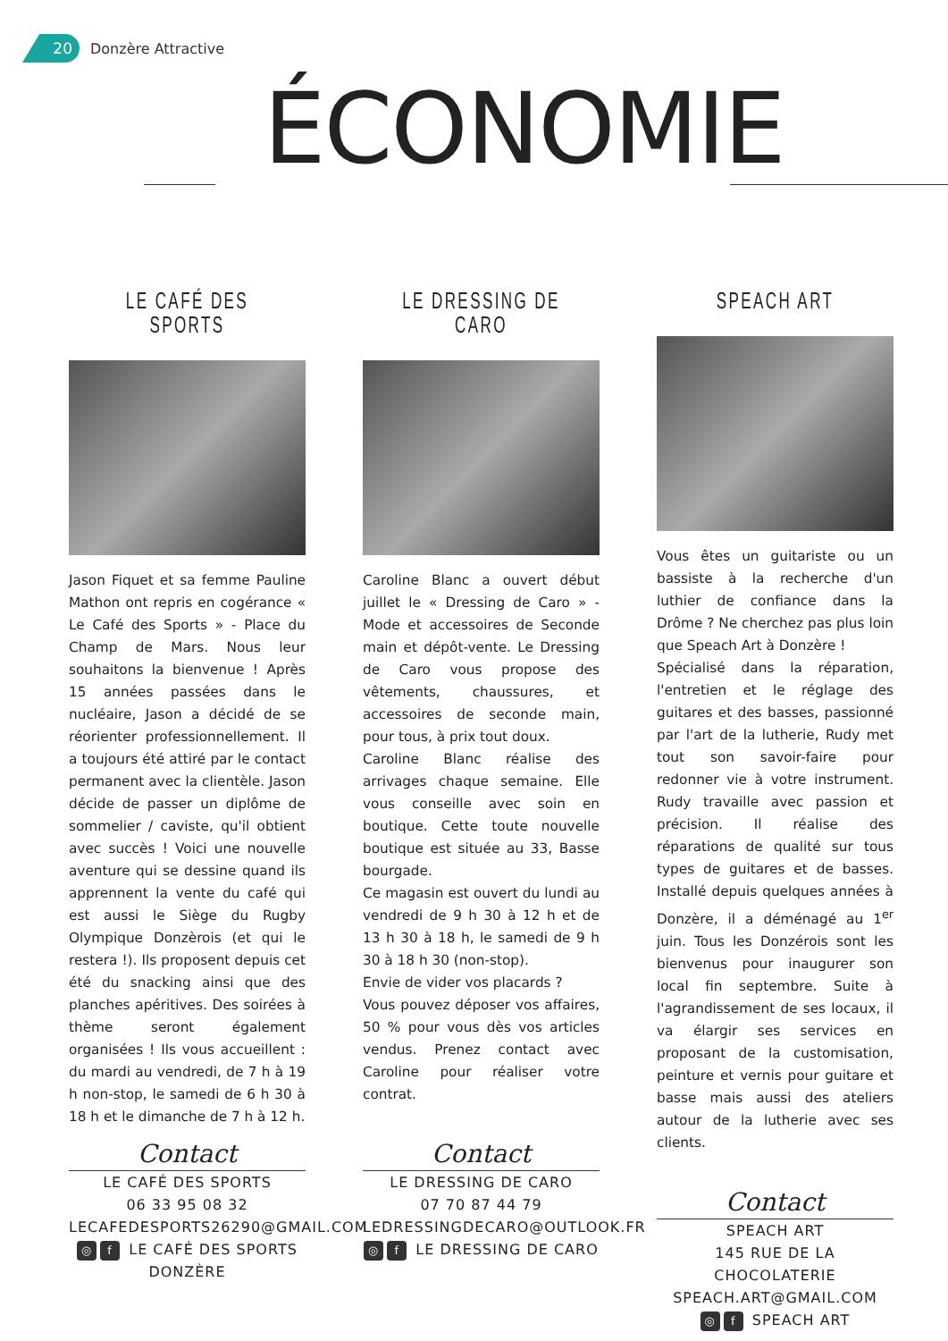20
Donzère Attractive
ÉCONOMIE
LE CAFÉ DES SPORTS
Jason Fiquet et sa femme Pauline Mathon ont repris en cogérance « Le Café des Sports » - Place du Champ de Mars. Nous leur souhaitons la bienvenue ! Après 15 années passées dans le nucléaire, Jason a décidé de se réorienter professionnellement. Il a toujours été attiré par le contact permanent avec la clientèle. Jason décide de passer un diplôme de sommelier / caviste, qu'il obtient avec succès ! Voici une nouvelle aventure qui se dessine quand ils apprennent la vente du café qui est aussi le Siège du Rugby Olympique Donzèrois (et qui le restera !). Ils proposent depuis cet été du snacking ainsi que des planches apéritives. Des soirées à thème seront également organisées ! Ils vous accueillent : du mardi au vendredi, de 7 h à 19 h non-stop, le samedi de 6 h 30 à 18 h et le dimanche de 7 h à 12 h.
Contact
LE CAFÉ DES SPORTS
06 33 95 08 32
LECAFEDESPORTS26290@GMAIL.COM
◎ f LE CAFÉ DES SPORTS DONZÈRE
LE DRESSING DE CARO
Caroline Blanc a ouvert début juillet le « Dressing de Caro » - Mode et accessoires de Seconde main et dépôt-vente. Le Dressing de Caro vous propose des vêtements, chaussures, et accessoires de seconde main, pour tous, à prix tout doux.
Caroline Blanc réalise des arrivages chaque semaine. Elle vous conseille avec soin en boutique. Cette toute nouvelle boutique est située au 33, Basse bourgade.
Ce magasin est ouvert du lundi au vendredi de 9 h 30 à 12 h et de 13 h 30 à 18 h, le samedi de 9 h 30 à 18 h 30 (non-stop).
Envie de vider vos placards ?
Vous pouvez déposer vos affaires, 50 % pour vous dès vos articles vendus. Prenez contact avec Caroline pour réaliser votre contrat.
Contact
LE DRESSING DE CARO
07 70 87 44 79
LEDRESSINGDECARO@OUTLOOK.FR
◎ f LE DRESSING DE CARO
SPEACH ART
Vous êtes un guitariste ou un bassiste à la recherche d'un luthier de confiance dans la Drôme ? Ne cherchez pas plus loin que Speach Art à Donzère !
Spécialisé dans la réparation, l'entretien et le réglage des guitares et des basses, passionné par l'art de la lutherie, Rudy met tout son savoir-faire pour redonner vie à votre instrument. Rudy travaille avec passion et précision. Il réalise des réparations de qualité sur tous types de guitares et de basses. Installé depuis quelques années à Donzère, il a déménagé au 1<sup>er</sup> juin. Tous les Donzérois sont les bienvenus pour inaugurer son local fin septembre. Suite à l'agrandissement de ses locaux, il va élargir ses services en proposant de la customisation, peinture et vernis pour guitare et basse mais aussi des ateliers autour de la lutherie avec ses clients.
Contact
SPEACH ART
145 RUE DE LA CHOCOLATERIE
SPEACH.ART@GMAIL.COM
◎ f SPEACH ART